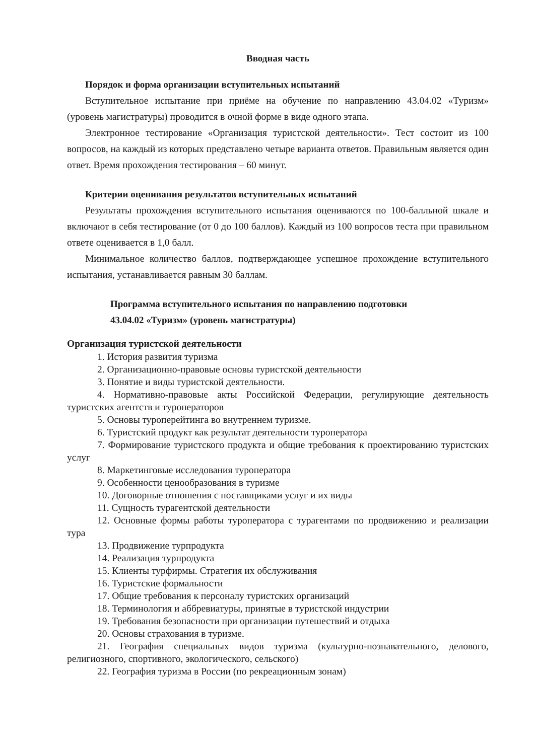Вводная часть
Порядок и форма организации вступительных испытаний
Вступительное испытание при приёме на обучение по направлению 43.04.02 «Туризм» (уровень магистратуры) проводится в очной форме в виде одного этапа.
Электронное тестирование «Организация туристской деятельности». Тест состоит из 100 вопросов, на каждый из которых представлено четыре варианта ответов. Правильным является один ответ. Время прохождения тестирования – 60 минут.
Критерии оценивания результатов вступительных испытаний
Результаты прохождения вступительного испытания оцениваются по 100-балльной шкале и включают в себя тестирование (от 0 до 100 баллов). Каждый из 100 вопросов теста при правильном ответе оценивается в 1,0 балл.
Минимальное количество баллов, подтверждающее успешное прохождение вступительного испытания, устанавливается равным 30 баллам.
Программа вступительного испытания по направлению подготовки
43.04.02 «Туризм» (уровень магистратуры)
Организация туристской деятельности
1. История развития туризма
2. Организационно-правовые основы туристской деятельности
3. Понятие и виды туристской деятельности.
4. Нормативно-правовые акты Российской Федерации, регулирующие деятельность туристских агентств и туроператоров
5. Основы туроперейтинга во внутреннем туризме.
6. Туристский продукт как результат деятельности туроператора
7. Формирование туристского продукта и общие требования к проектированию туристских услуг
8. Маркетинговые исследования туроператора
9. Особенности ценообразования в туризме
10. Договорные отношения с поставщиками услуг и их виды
11. Сущность турагентской деятельности
12. Основные формы работы туроператора с турагентами по продвижению и реализации тура
13. Продвижение турпродукта
14. Реализация турпродукта
15. Клиенты турфирмы. Стратегия их обслуживания
16. Туристские формальности
17. Общие требования к персоналу туристских организаций
18. Терминология и аббревиатуры, принятые в туристской индустрии
19. Требования безопасности при организации путешествий и отдыха
20. Основы страхования в туризме.
21. География специальных видов туризма (культурно-познавательного, делового, религиозного, спортивного, экологического, сельского)
22. География туризма в России (по рекреационным зонам)